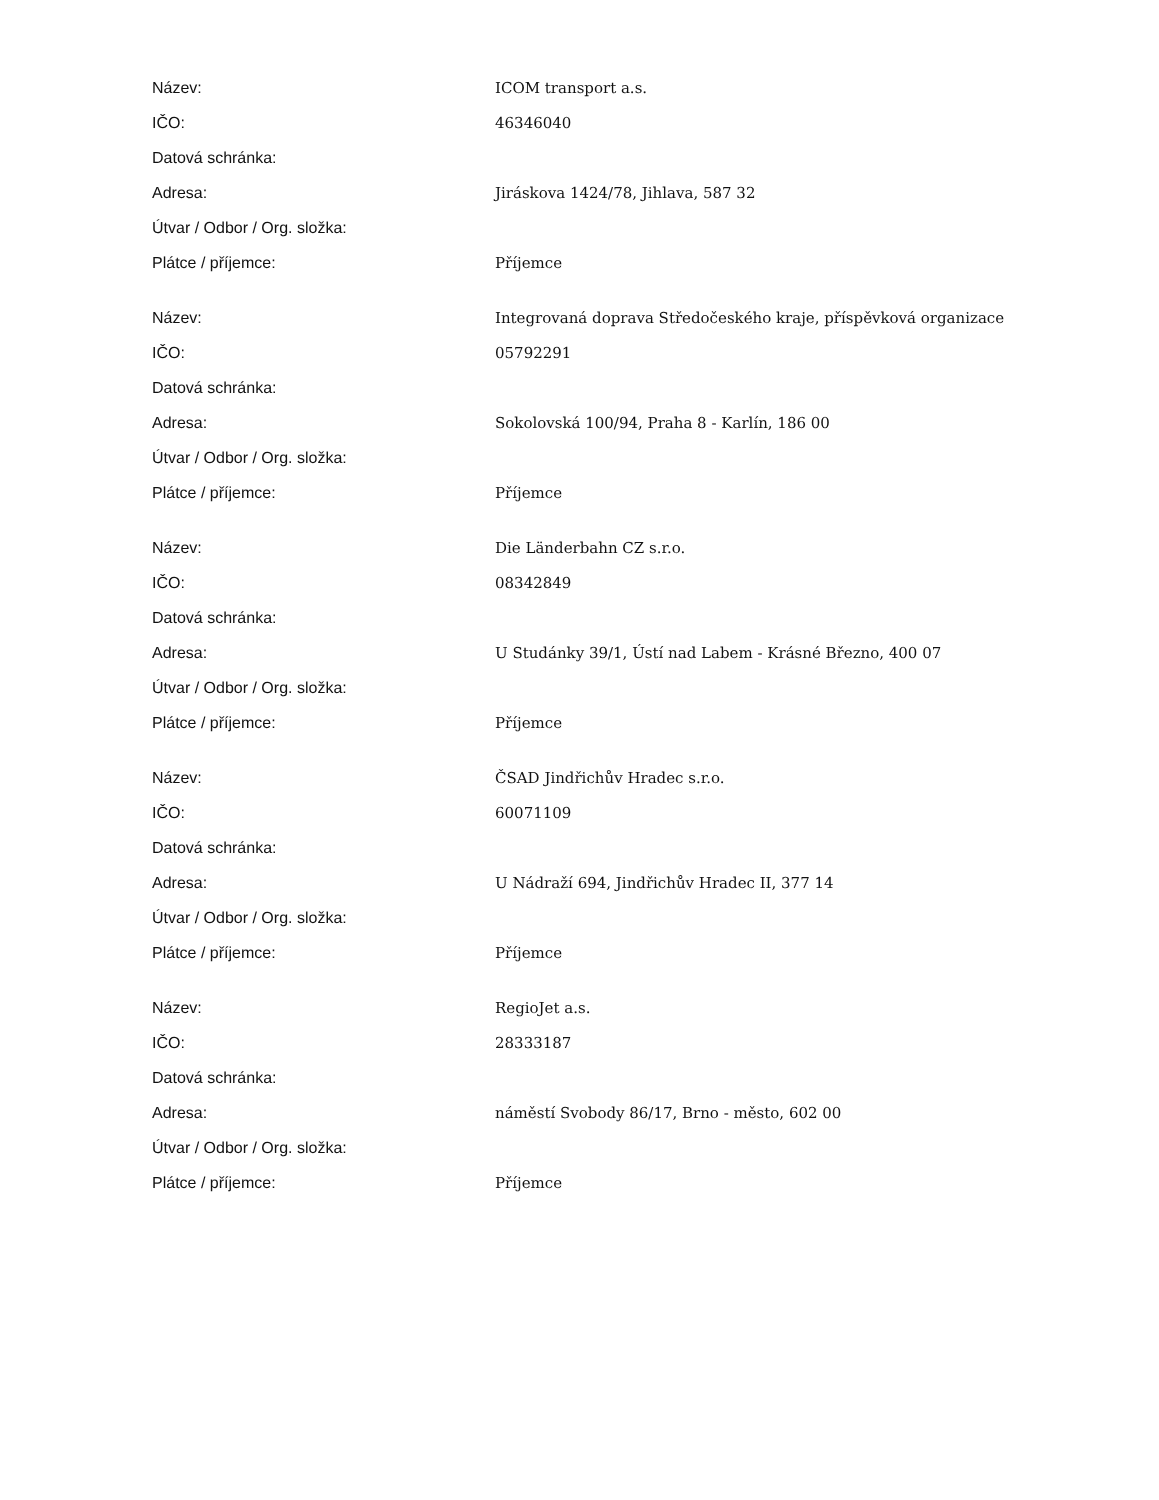| Název: | ICOM transport a.s. |
| IČO: | 46346040 |
| Datová schránka: | |
| Adresa: | Jiráskova 1424/78, Jihlava, 587 32 |
| Útvar / Odbor / Org. složka: | |
| Plátce / příjemce: | Příjemce |
| Název: | Integrovaná doprava Středočeského kraje, příspěvková organizace |
| IČO: | 05792291 |
| Datová schránka: | |
| Adresa: | Sokolovská 100/94, Praha 8 - Karlín, 186 00 |
| Útvar / Odbor / Org. složka: | |
| Plátce / příjemce: | Příjemce |
| Název: | Die Länderbahn CZ s.r.o. |
| IČO: | 08342849 |
| Datová schránka: | |
| Adresa: | U Studánky 39/1, Ústí nad Labem - Krásné Březno, 400 07 |
| Útvar / Odbor / Org. složka: | |
| Plátce / příjemce: | Příjemce |
| Název: | ČSAD Jindřichův Hradec s.r.o. |
| IČO: | 60071109 |
| Datová schránka: | |
| Adresa: | U Nádraží 694, Jindřichův Hradec II, 377 14 |
| Útvar / Odbor / Org. složka: | |
| Plátce / příjemce: | Příjemce |
| Název: | RegioJet a.s. |
| IČO: | 28333187 |
| Datová schránka: | |
| Adresa: | náměstí Svobody 86/17, Brno - město, 602 00 |
| Útvar / Odbor / Org. složka: | |
| Plátce / příjemce: | Příjemce |